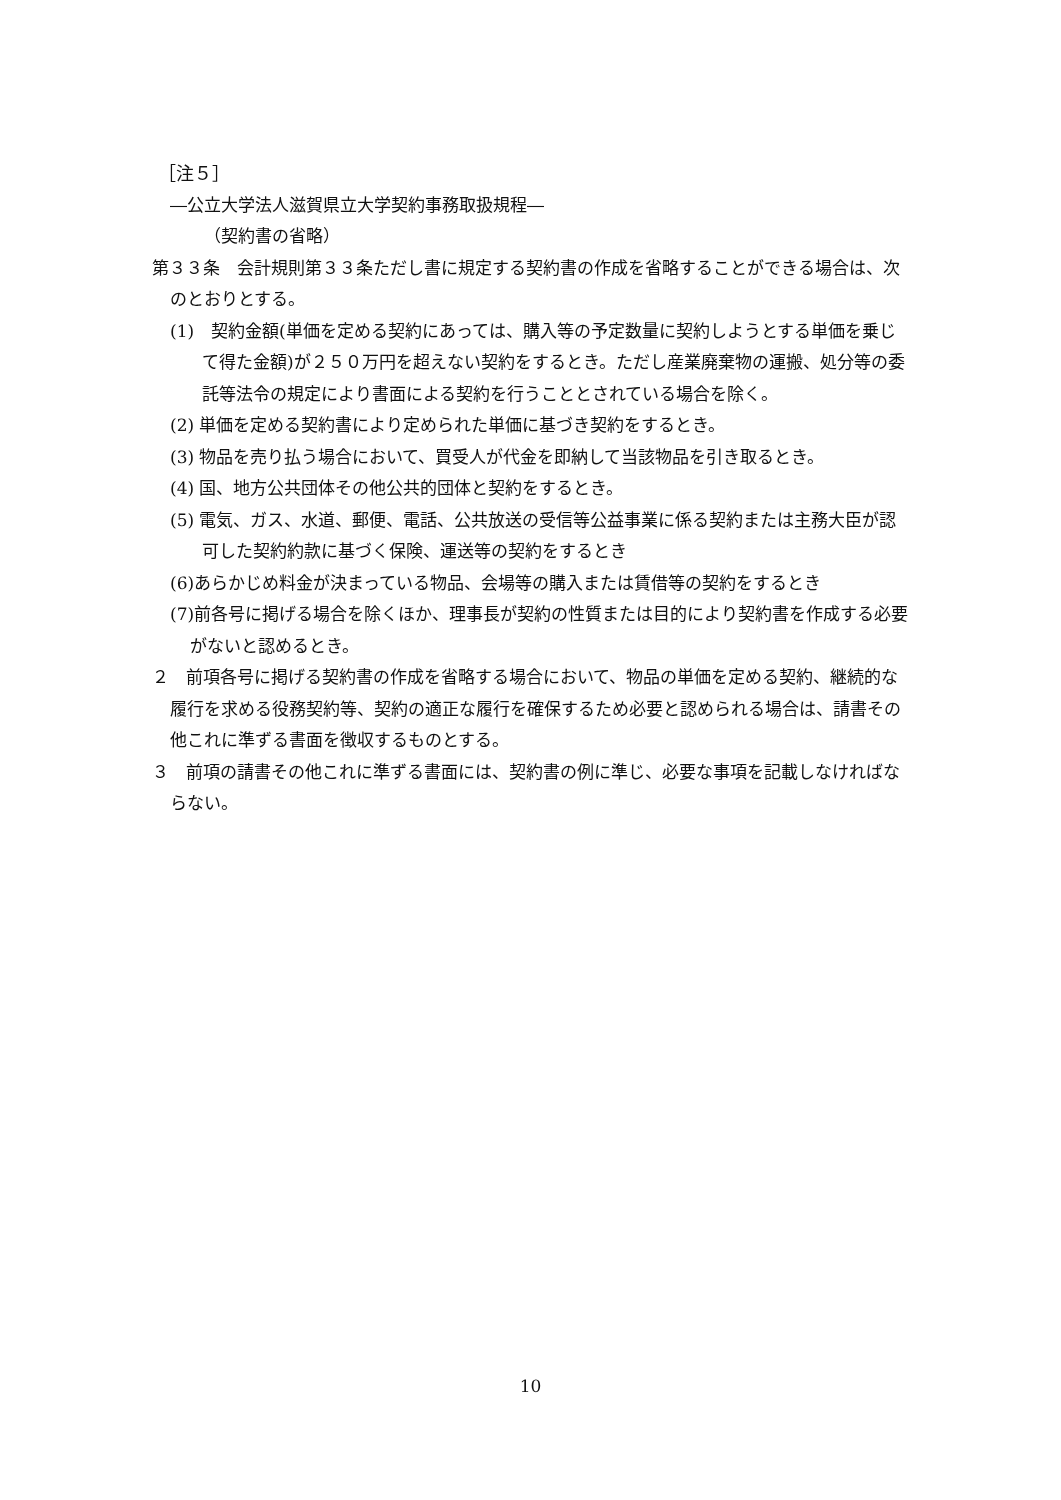［注５］
―公立大学法人滋賀県立大学契約事務取扱規程―
（契約書の省略）
第３３条　会計規則第３３条ただし書に規定する契約書の作成を省略することができる場合は、次のとおりとする。
(1)　契約金額(単価を定める契約にあっては、購入等の予定数量に契約しようとする単価を乗じて得た金額)が２５０万円を超えない契約をするとき。ただし産業廃棄物の運搬、処分等の委託等法令の規定により書面による契約を行うこととされている場合を除く。
(2) 単価を定める契約書により定められた単価に基づき契約をするとき。
(3) 物品を売り払う場合において、買受人が代金を即納して当該物品を引き取るとき。
(4) 国、地方公共団体その他公共的団体と契約をするとき。
(5) 電気、ガス、水道、郵便、電話、公共放送の受信等公益事業に係る契約または主務大臣が認可した契約約款に基づく保険、運送等の契約をするとき
(6)あらかじめ料金が決まっている物品、会場等の購入または賃借等の契約をするとき
(7)前各号に掲げる場合を除くほか、理事長が契約の性質または目的により契約書を作成する必要がないと認めるとき。
２　前項各号に掲げる契約書の作成を省略する場合において、物品の単価を定める契約、継続的な履行を求める役務契約等、契約の適正な履行を確保するため必要と認められる場合は、請書その他これに準ずる書面を徴収するものとする。
３　前項の請書その他これに準ずる書面には、契約書の例に準じ、必要な事項を記載しなければならない。
10